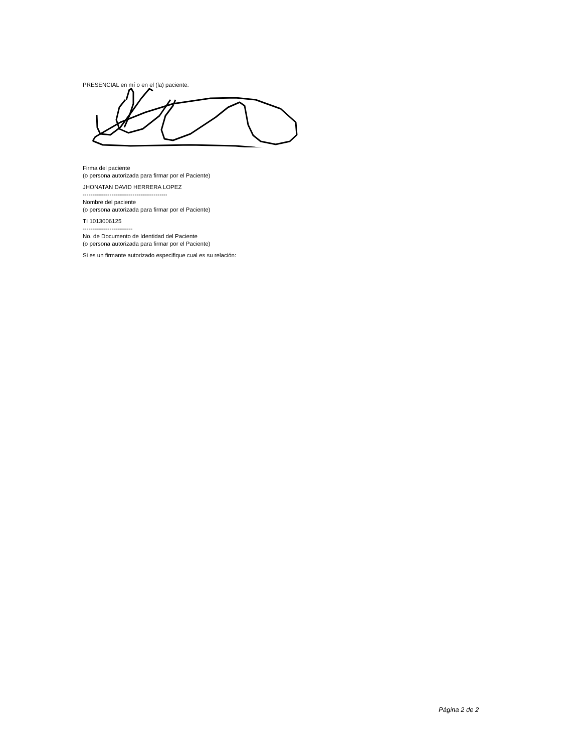PRESENCIAL en mí o en el (la) paciente:
Firma del paciente
(o persona autorizada para firmar por el Paciente)
JHONATAN DAVID HERRERA LOPEZ
--------------------------------------------
Nombre del paciente
(o persona autorizada para firmar por el Paciente)
TI 1013006125
--------------------------
No. de Documento de Identidad del Paciente
(o persona autorizada para firmar por el Paciente)
Si es un firmante autorizado especifique cual es su relación:
Página 2 de 2